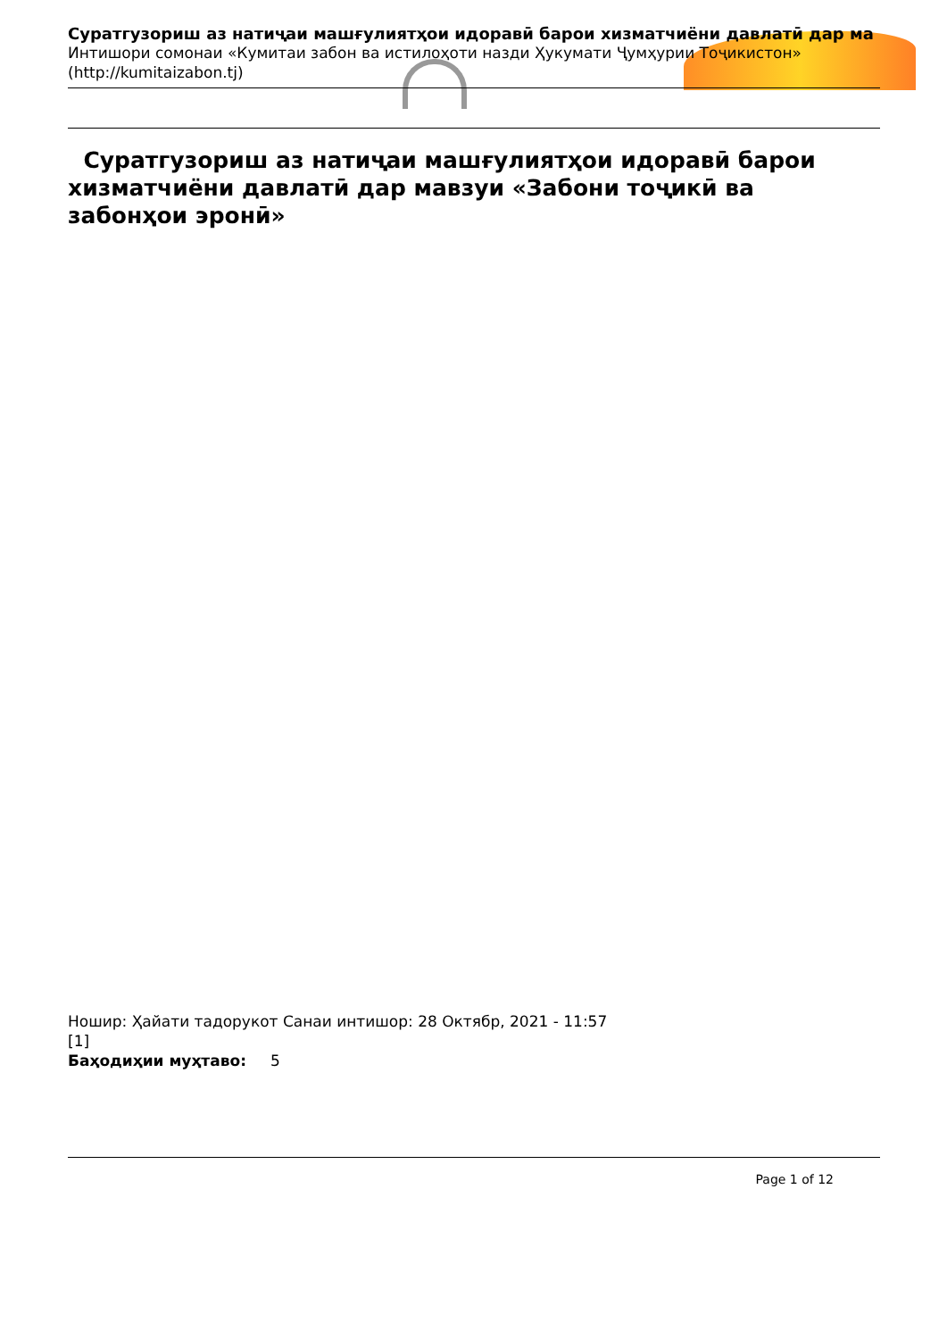Суратгузориш аз натиҷаи машғулиятҳои идоравӣ барои хизматчиёни давлатӣ дар ма
Интишори сомонаи «Кумитаи забон ва истилоҳоти назди Ҳукумати Ҷумҳурии Тоҷикистон»
(http://kumitaizabon.tj)
Суратгузориш аз натиҷаи машғулиятҳои идоравӣ барои хизматчиёни давлатӣ дар мавзуи «Забони тоҷикӣ ва забонҳои эронӣ»
Ношир: Ҳайати тадорукот Санаи интишор: 28 Октябр, 2021 - 11:57
[1]
Баҳодиҳии муҳтаво: 5
Page 1 of 12